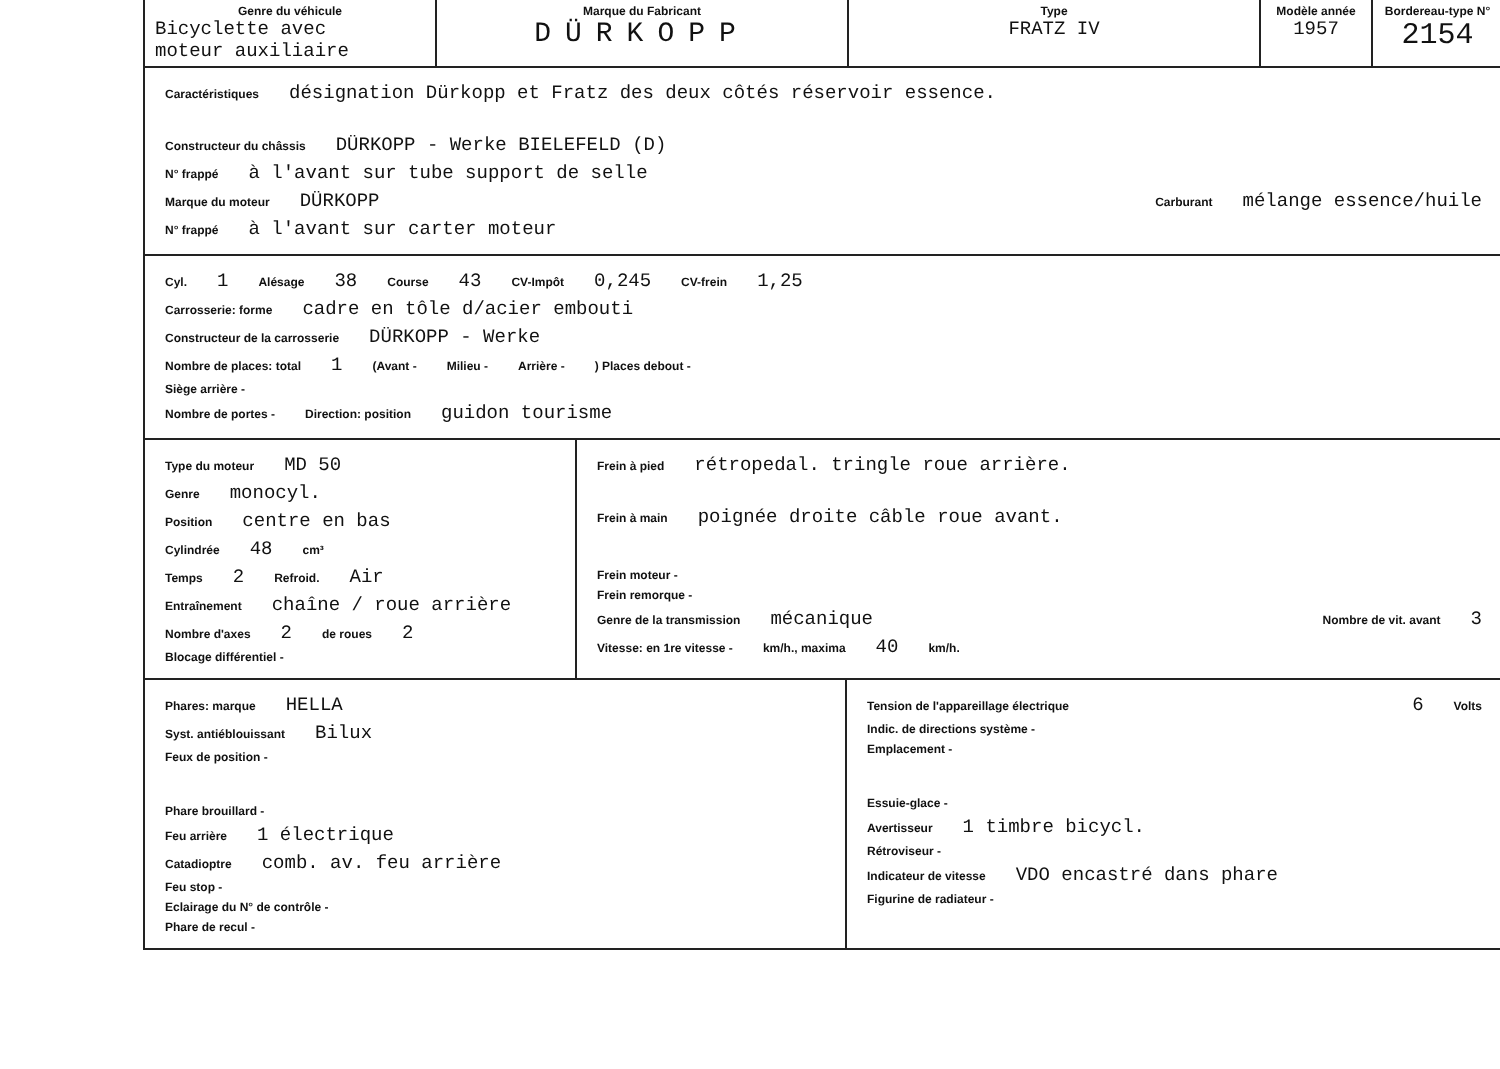| Genre du véhicule Bicyclette avec moteur auxiliaire | Marque du Fabricant DÜRKOPP | Type FRATZ IV | Modèle année 1957 | Bordereau-type N° 2154 |
Caractéristiques désignation Dürkopp et Fratz des deux côtés réservoir essence.
Constructeur du châssis DÜRKOPP - Werke BIELEFELD (D)
N° frappé à l'avant sur tube support de selle
Marque du moteur DÜRKOPP Carburant mélange essence/huile
N° frappé à l'avant sur carter moteur
Cyl. 1 Alésage 38 Course 43 CV-Impôt 0,245 CV-frein 1,25
Carrosserie: forme cadre en tôle d/acier embouti
Constructeur de la carrosserie DÜRKOPP - Werke
Nombre de places: total 1 (Avant - Milieu - Arrière -) Places debout -
Siège arrière -
Nombre de portes - Direction: position guidon tourisme
Type du moteur MD 50
Genre monocyl.
Position centre en bas
Cylindrée 48 cm³
Temps 2 Refroid. Air
Entraînement chaîne / roue arrière
Nombre d'axes 2 de roues 2
Blocage différentiel -
Frein à pied rétropedal. tringle roue arrière.
Frein à main poignée droite câble roue avant.
Frein moteur -
Frein remorque -
Genre de la transmission mécanique Nombre de vit. avant 3
Vitesse: en 1re vitesse - km/h., maxima 40 km/h.
Phares: marque HELLA
Syst. antiéblouissant Bilux
Feux de position -
Phare brouillard -
Feu arrière 1 électrique
Catadioptre comb. av. feu arrière
Feu stop -
Eclairage du N° de contrôle -
Phare de recul -
Tension de l'appareillage électrique 6 Volts
Indic. de directions système -
Emplacement -
Essuie-glace -
Avertisseur 1 timbre bicycl.
Rétroviseur -
Indicateur de vitesse VDO encastré dans phare
Figurine de radiateur -